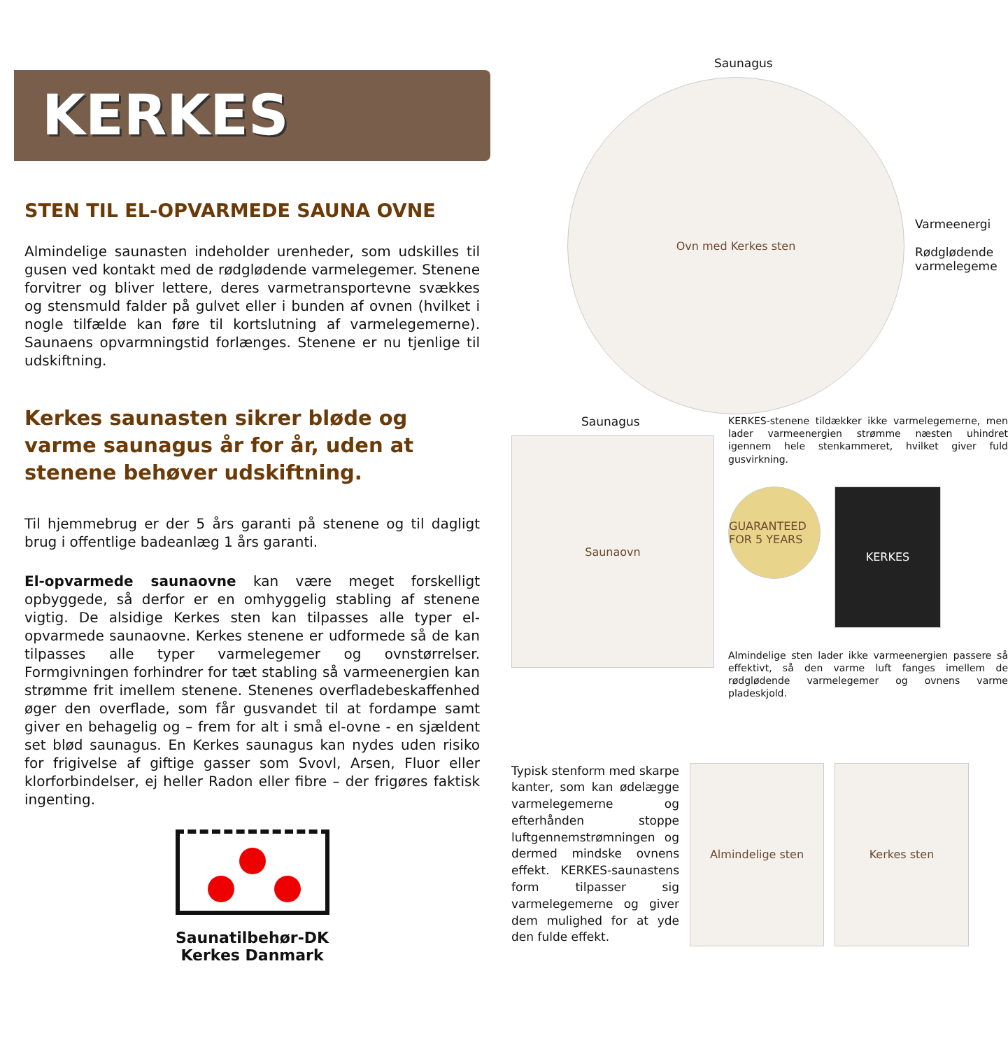KERKES
STEN TIL EL-OPVARMEDE SAUNA OVNE
Almindelige saunasten indeholder urenheder, som udskilles til gusen ved kontakt med de rødglødende varmelegemer. Stenene forvitrer og bliver lettere, deres varmetransportevne svækkes og stensmuld falder på gulvet eller i bunden af ovnen (hvilket i nogle tilfælde kan føre til kortslutning af varmelegemerne). Saunaens opvarmningstid forlænges. Stenene er nu tjenlige til udskiftning.
Kerkes saunasten sikrer bløde og varme saunagus år for år, uden at stenene behøver udskiftning.
Til hjemmebrug er der 5 års garanti på stenene og til dagligt brug i offentlige badeanlæg 1 års garanti.
El-opvarmede saunaovne kan være meget forskelligt opbyggede, så derfor er en omhyggelig stabling af stenene vigtig. De alsidige Kerkes sten kan tilpasses alle typer el-opvarmede saunaovne. Kerkes stenene er udformede så de kan tilpasses alle typer varmelegemer og ovnstørrelser. Formgivningen forhindrer for tæt stabling så varmeenergien kan strømme frit imellem stenene. Stenenes overfladebeskaffenhed øger den overflade, som får gusvandet til at fordampe samt giver en behagelig og – frem for alt i små el-ovne - en sjældent set blød saunagus. En Kerkes saunagus kan nydes uden risiko for frigivelse af giftige gasser som Svovl, Arsen, Fluor eller klorforbindelser, ej heller Radon eller fibre – der frigøres faktisk ingenting.
Saunatilbehør-DK
Kerkes Danmark
Saunagus
Ovn med Kerkes sten
Varmeenergi
Rødglødende
varmelegeme
Saunagus
Saunaovn
KERKES-stenene tildækker ikke varmelegemerne, men lader varmeenergien strømme næsten uhindret igennem hele stenkammeret, hvilket giver fuld gusvirkning.
GUARANTEED FOR 5 YEARS
KERKES
Almindelige sten lader ikke varmeenergien passere så effektivt, så den varme luft fanges imellem de rødglødende varmelegemer og ovnens varme pladeskjold.
Typisk stenform med skarpe kanter, som kan ødelægge varmelegemerne og efterhånden stoppe luftgennemstrømningen og dermed mindske ovnens effekt. KERKES-saunastens form tilpasser sig varmelegemerne og giver dem mulighed for at yde den fulde effekt.
Almindelige sten Kerkes sten